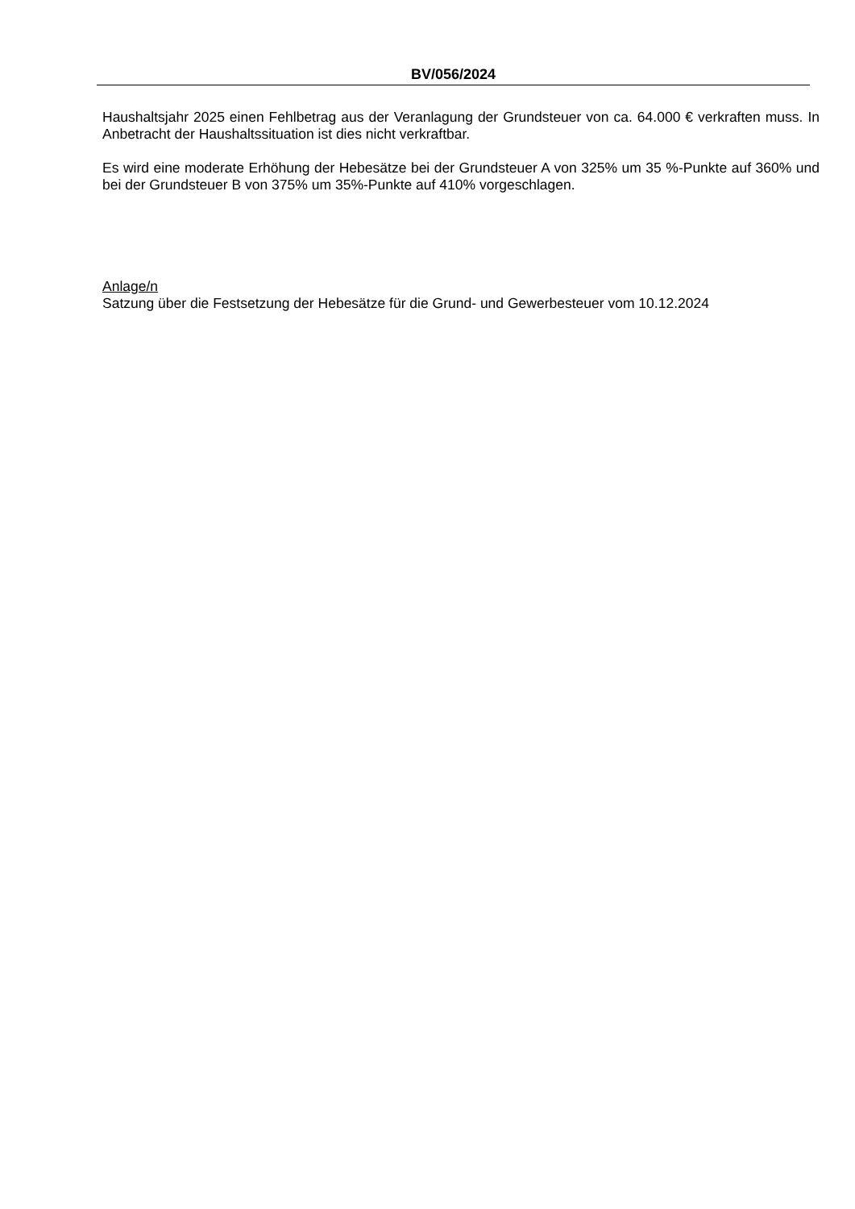BV/056/2024
Haushaltsjahr 2025 einen Fehlbetrag aus der Veranlagung der Grundsteuer von ca. 64.000 € verkraften muss. In Anbetracht der Haushaltssituation ist dies nicht verkraftbar.
Es wird eine moderate Erhöhung der Hebesätze bei der Grundsteuer A von 325% um 35 %-Punkte auf 360% und bei der Grundsteuer B von 375% um 35%-Punkte auf 410% vorgeschlagen.
Anlage/n
Satzung über die Festsetzung der Hebesätze für die Grund- und Gewerbesteuer vom 10.12.2024